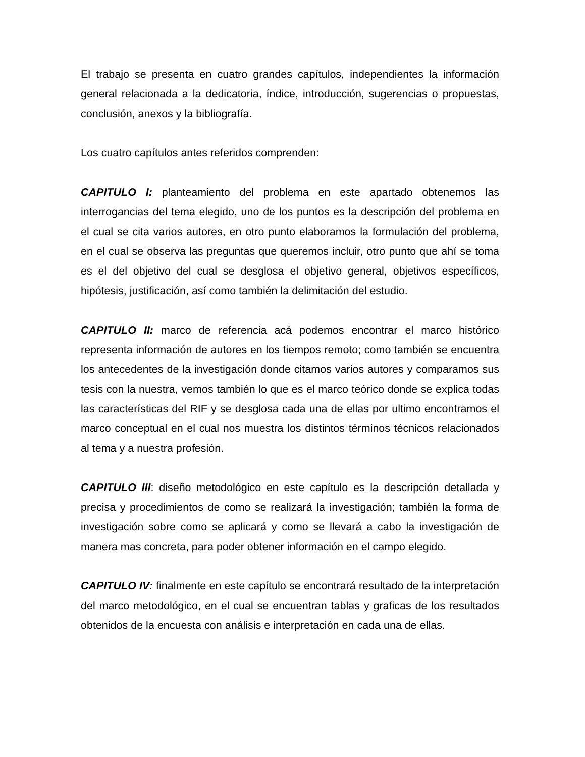El trabajo se presenta en cuatro grandes capítulos, independientes la información general relacionada a la dedicatoria, índice, introducción, sugerencias o propuestas, conclusión, anexos y la bibliografía.
Los cuatro capítulos antes referidos comprenden:
CAPITULO I: planteamiento del problema en este apartado obtenemos las interrogancias del tema elegido, uno de los puntos es la descripción del problema en el cual se cita varios autores, en otro punto elaboramos la formulación del problema, en el cual se observa las preguntas que queremos incluir, otro punto que ahí se toma es el del objetivo del cual se desglosa el objetivo general, objetivos específicos, hipótesis, justificación, así como también la delimitación del estudio.
CAPITULO II: marco de referencia acá podemos encontrar el marco histórico representa información de autores en los tiempos remoto; como también se encuentra los antecedentes de la investigación donde citamos varios autores y comparamos sus tesis con la nuestra, vemos también lo que es el marco teórico donde se explica todas las características del RIF y se desglosa cada una de ellas por ultimo encontramos el marco conceptual en el cual nos muestra los distintos términos técnicos relacionados al tema y a nuestra profesión.
CAPITULO III: diseño metodológico en este capítulo es la descripción detallada y precisa y procedimientos de como se realizará la investigación; también la forma de investigación sobre como se aplicará y como se llevará a cabo la investigación de manera mas concreta, para poder obtener información en el campo elegido.
CAPITULO IV: finalmente en este capítulo se encontrará resultado de la interpretación del marco metodológico, en el cual se encuentran tablas y graficas de los resultados obtenidos de la encuesta con análisis e interpretación en cada una de ellas.